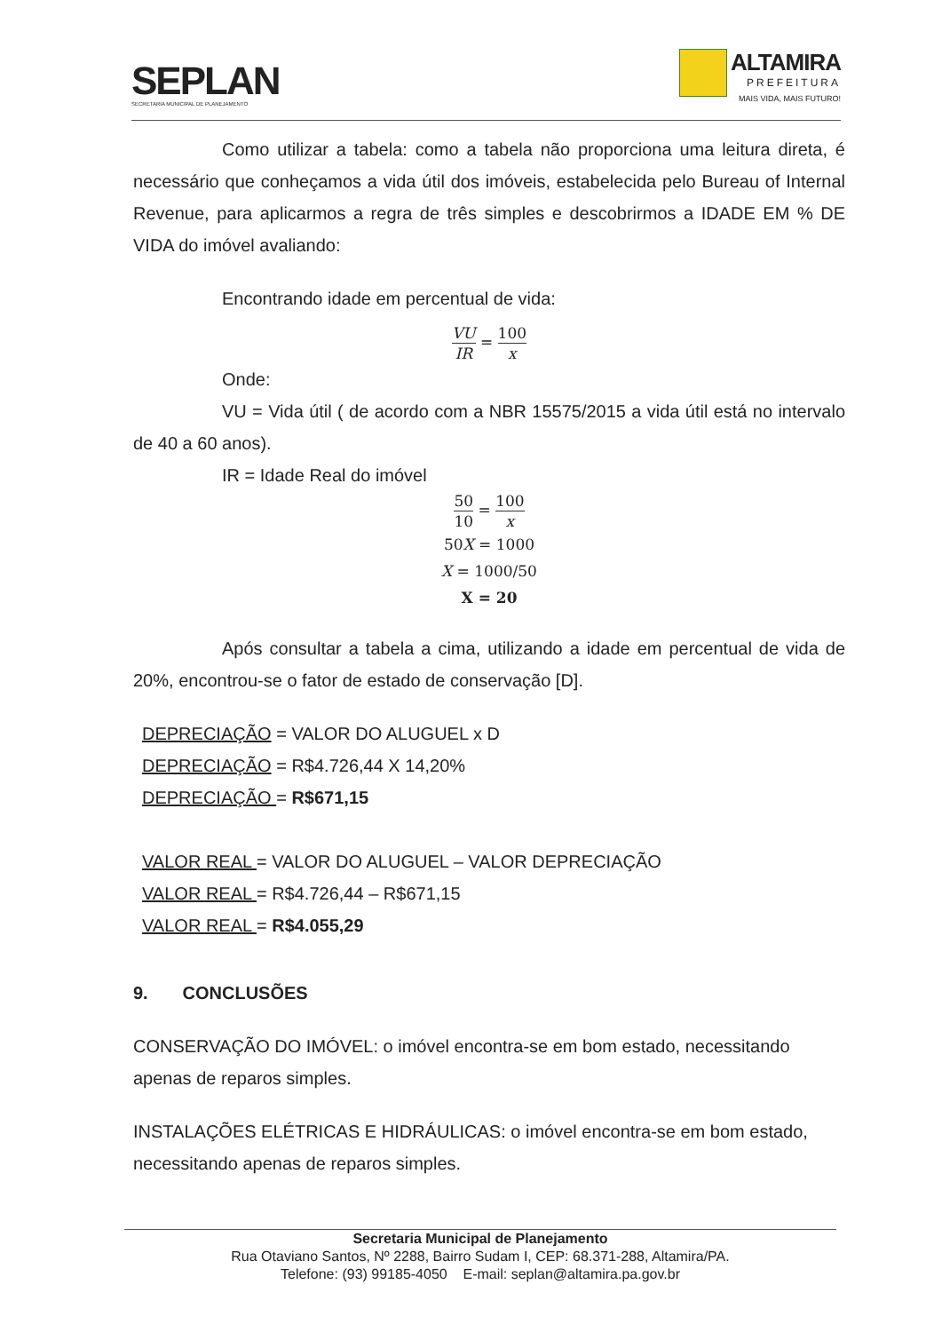SEPLAN
SECRETARIA MUNICIPAL DE PLANEJAMENTO
ALTAMIRA
PREFEITURA
MAIS VIDA, MAIS FUTURO!
Como utilizar a tabela: como a tabela não proporciona uma leitura direta, é necessário que conheçamos a vida útil dos imóveis, estabelecida pelo Bureau of Internal Revenue, para aplicarmos a regra de três simples e descobrirmos a IDADE EM % DE VIDA do imóvel avaliando:
Encontrando idade em percentual de vida:
VU IR = 100 x
Onde:
VU = Vida útil ( de acordo com a NBR 15575/2015 a vida útil está no intervalo de 40 a 60 anos).
IR = Idade Real do imóvel
50 10 = 100 x
50X = 1000
X = 1000/50
X = 20
Após consultar a tabela a cima, utilizando a idade em percentual de vida de 20%, encontrou-se o fator de estado de conservação [D].
DEPRECIAÇÃO = VALOR DO ALUGUEL x D
DEPRECIAÇÃO = R$4.726,44 X 14,20%
DEPRECIAÇÃO = R$671,15
VALOR REAL = VALOR DO ALUGUEL – VALOR DEPRECIAÇÃO
VALOR REAL = R$4.726,44 – R$671,15
VALOR REAL = R$4.055,29
9. CONCLUSÕES
CONSERVAÇÃO DO IMÓVEL: o imóvel encontra-se em bom estado, necessitando apenas de reparos simples.
INSTALAÇÕES ELÉTRICAS E HIDRÁULICAS: o imóvel encontra-se em bom estado, necessitando apenas de reparos simples.
Secretaria Municipal de Planejamento
Rua Otaviano Santos, Nº 2288, Bairro Sudam I, CEP: 68.371-288, Altamira/PA.
Telefone: (93) 99185-4050 E-mail: seplan@altamira.pa.gov.br